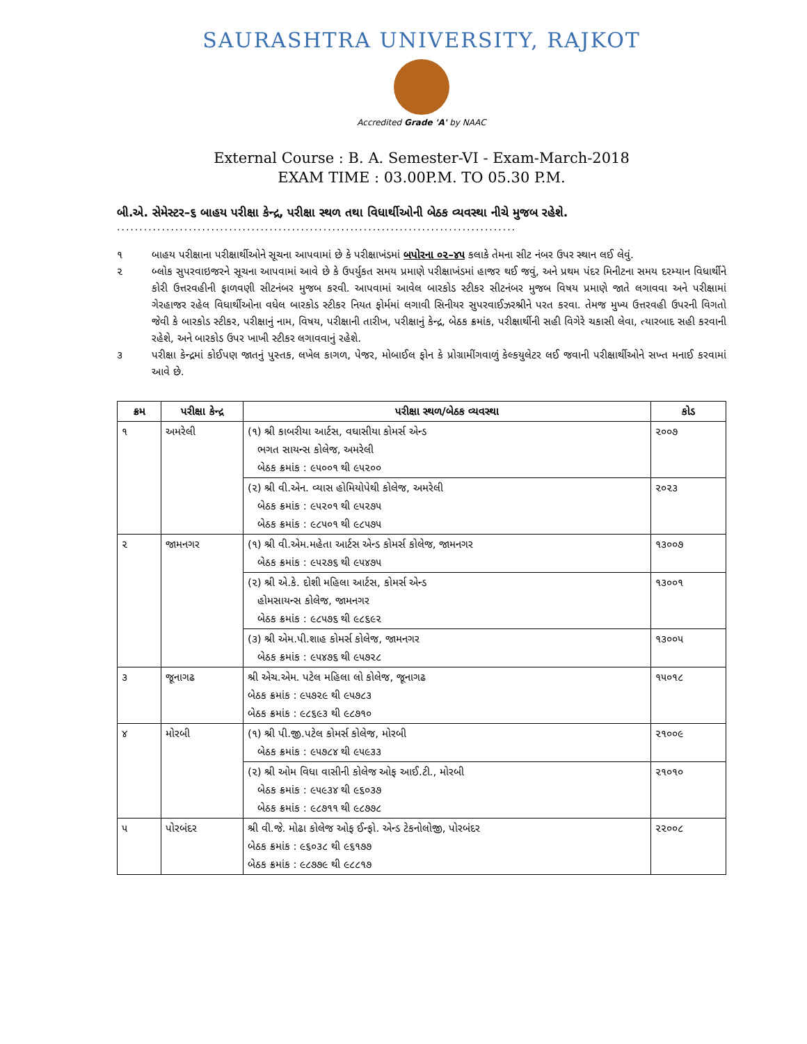SAURASHTRA UNIVERSITY, RAJKOT
Accredited Grade 'A' by NAAC
External Course : B. A. Semester-VI - Exam-March-2018
EXAM TIME : 03.00P.M. TO 05.30 P.M.
બી.એ. સેમેસ્ટર–૬ બાહય પરીક્ષા કેન્દ્ર, પરીક્ષા સ્થળ તથા વિધાર્થીઓની બેઠક વ્યવસ્થા નીચે મુજબ રહેશે.
.........................................................................................
૧ બાહય પરીક્ષાના પરીક્ષાર્થીઓને સૂચના આપવામાં છે કે પરીક્ષાખંડમાં બપોરના ૦૨–૪૫ કલાકે તેમના સીટ નંબર ઉપર સ્થાન લઈ લેવું.
૨ બ્લોક સુપરવાઇજરને સૂચના આપવામાં આવે છે કે ઉપર્યુકત સમય પ્રમાણે પરીક્ષાખંડમાં હાજર થઈ જવું, અને પ્રથમ પંદર મિનીટના સમય દરમ્યાન વિધાર્થીને કોરી ઉત્તરવહીની ફાળવણી સીટનંબર મુજબ કરવી. આપવામાં આવેલ બારકોડ સ્ટીકર સીટનંબર મુજબ વિષય પ્રમાણે જાતે લગાવવા અને પરીક્ષામાં ગેરહાજર રહેલ વિધાર્થીઓના વધેલ બારકોડ સ્ટીકર નિયત ફોર્મમાં લગાવી સિનીયર સુપરવાઈઝરશ્રીને પરત કરવા. તેમજ મુખ્ય ઉત્તરવહી ઉપરની વિગતો જેવી કે બારકોડ સ્ટીકર, પરીક્ષાનું નામ, વિષય, પરીક્ષાની તારીખ, પરીક્ષાનું કેન્દ્ર, બેઠક ક્રમાંક, પરીક્ષાર્થીની સહી વિગેરે ચકાસી લેવા, ત્યારબાદ સહી કરવાની રહેશે, અને બારકોડ ઉપર ખાખી સ્ટીકર લગાવવાનું રહેશે.
૩ પરીક્ષા કેન્દ્રમાં કોઈપણ જાતનું પુસ્તક, લખેલ કાગળ, પેજર, મોબાઈલ ફોન કે પ્રોગ્રામીંગવાળું કેલ્કયુલેટર લઈ જવાની પરીક્ષાર્થીઓને સખ્ત મનાઈ કરવામાં આવે છે.
| ક્રમ | પરીક્ષા કેન્દ્ર | પરીક્ષા સ્થળ/બેઠક વ્યવસ્થા | કોડ |
| --- | --- | --- | --- |
| ૧ | અમરેલી | (૧) શ્રી કાબરીયા આર્ટસ, વઘાસીયા કોમર્સ એન્ડ ભગત સાયન્સ કોલેજ, અમરેલી બેઠક ક્રમાંક : ૯૫૦૦૧ થી ૯૫૨૦૦ | ૨૦૦૭ |
| | | (૨) શ્રી વી.એન. વ્યાસ હોમિયોપેથી કોલેજ, અમરેલી બેઠક ક્રમાંક : ૯૫૨૦૧ થી ૯૫૨૭૫ બેઠક ક્રમાંક : ૯૮૫૦૧ થી ૯૮૫૭૫ | ૨૦૨૩ |
| ૨ | જામનગર | (૧) શ્રી વી.એમ.મહેતા આર્ટસ એન્ડ કોમર્સ કોલેજ, જામનગર બેઠક ક્રમાંક : ૯૫૨૭૬ થી ૯૫૪૭૫ | ૧૩૦૦૭ |
| | | (૨) શ્રી એ.કે. દોશી મહિલા આર્ટસ, કોમર્સ એન્ડ હોમસાયન્સ કોલેજ, જામનગર બેઠક ક્રમાંક : ૯૮૫૭૬ થી ૯૮૬૯૨ | ૧૩૦૦૧ |
| | | (૩) શ્રી એમ.પી.શાહ કોમર્સ કોલેજ, જામનગર બેઠક ક્રમાંક : ૯૫૪૭૬ થી ૯૫૭૨૮ | ૧૩૦૦૫ |
| ૩ | જૂનાગઢ | શ્રી એચ.એમ. પટેલ મહિલા લો કોલેજ, જૂનાગઢ બેઠક ક્રમાંક : ૯૫૭૨૯ થી ૯૫૭૮૩ બેઠક ક્રમાંક : ૯૮૬૯૩ થી ૯૮૭૧૦ | ૧૫૦૧૮ |
| ૪ | મોરબી | (૧) શ્રી પી.જી.પટેલ કોમર્સ કોલેજ, મોરબી બેઠક ક્રમાંક : ૯૫૭૮૪ થી ૯૫૯૩૩ | ૨૧૦૦૯ |
| | | (૨) શ્રી ઓમ વિધા વાસીની કોલેજ ઓફ આઈ.ટી., મોરબી બેઠક ક્રમાંક : ૯૫૯૩૪ થી ૯૬૦૩૭ બેઠક ક્રમાંક : ૯૮૭૧૧ થી ૯૮૭૭૮ | ૨૧૦૧૦ |
| ૫ | પોરબંદર | શ્રી વી.જે. મોઢા કોલેજ ઓફ ઈન્ફો. એન્ડ ટેકનોલોજી, પોરબંદર બેઠક ક્રમાંક : ૯૬૦૩૮ થી ૯૬૧૭૭ બેઠક ક્રમાંક : ૯૮૭૭૯ થી ૯૮૮૧૭ | ૨૨૦૦૮ |